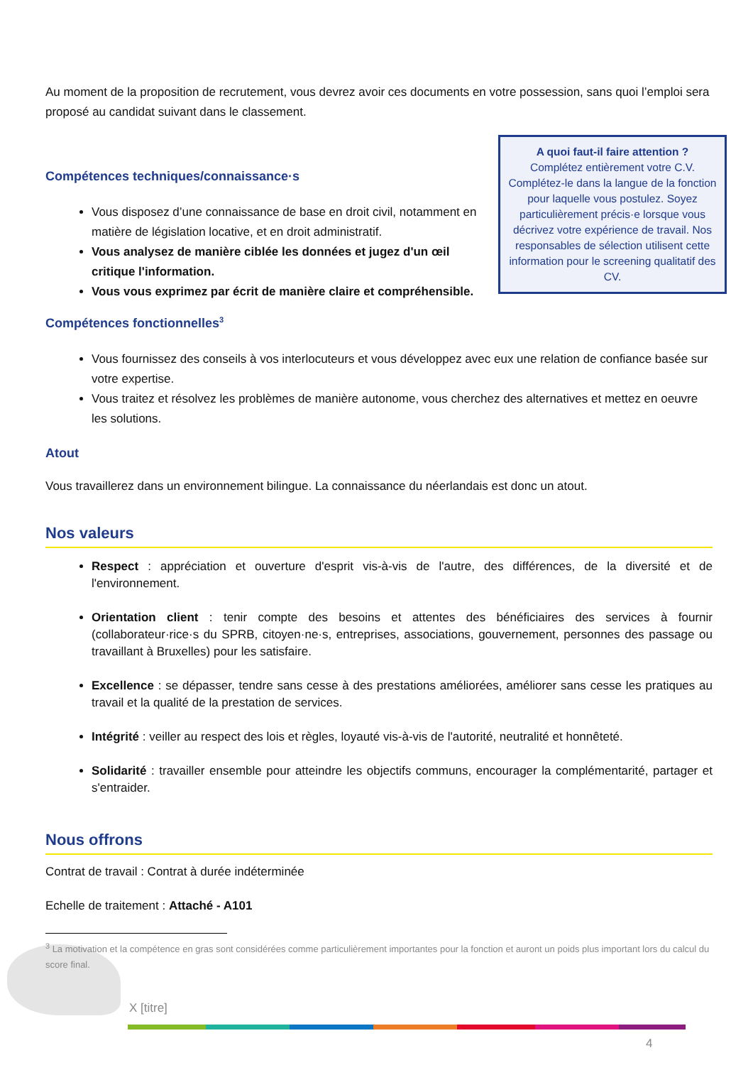Au moment de la proposition de recrutement, vous devrez avoir ces documents en votre possession, sans quoi l’emploi sera proposé au candidat suivant dans le classement.
A quoi faut-il faire attention ?
Complétez entièrement votre C.V. Complétez-le dans la langue de la fonction pour laquelle vous postulez. Soyez particulièrement précis·e lorsque vous décrivez votre expérience de travail. Nos responsables de sélection utilisent cette information pour le screening qualitatif des CV.
Compétences techniques/connaissance·s
Vous disposez d’une connaissance de base en droit civil, notamment en matière de législation locative, et en droit administratif.
Vous analysez de manière ciblée les données et jugez d'un œil critique l'information.
Vous vous exprimez par écrit de manière claire et compréhensible.
Compétences fonctionnelles<sup>3</sup>
Vous fournissez des conseils à vos interlocuteurs et vous développez avec eux une relation de confiance basée sur votre expertise.
Vous traitez et résolvez les problèmes de manière autonome, vous cherchez des alternatives et mettez en oeuvre les solutions.
Atout
Vous travaillerez dans un environnement bilingue. La connaissance du néerlandais est donc un atout.
Nos valeurs
Respect : appréciation et ouverture d'esprit vis-à-vis de l'autre, des différences, de la diversité et de l'environnement.
Orientation client : tenir compte des besoins et attentes des bénéficiaires des services à fournir (collaborateur·rice·s du SPRB, citoyen·ne·s, entreprises, associations, gouvernement, personnes des passage ou travaillant à Bruxelles) pour les satisfaire.
Excellence : se dépasser, tendre sans cesse à des prestations améliorées, améliorer sans cesse les pratiques au travail et la qualité de la prestation de services.
Intégrité : veiller au respect des lois et règles, loyauté vis-à-vis de l'autorité, neutralité et honnêteté.
Solidarité : travailler ensemble pour atteindre les objectifs communs, encourager la complémentarité, partager et s'entraider.
Nous offrons
Contrat de travail : Contrat à durée indéterminée
Echelle de traitement : Attaché - A101
<sup>3</sup> La motivation et la compétence en gras sont considérées comme particulièrement importantes pour la fonction et auront un poids plus important lors du calcul du score final.
X [titre]
4